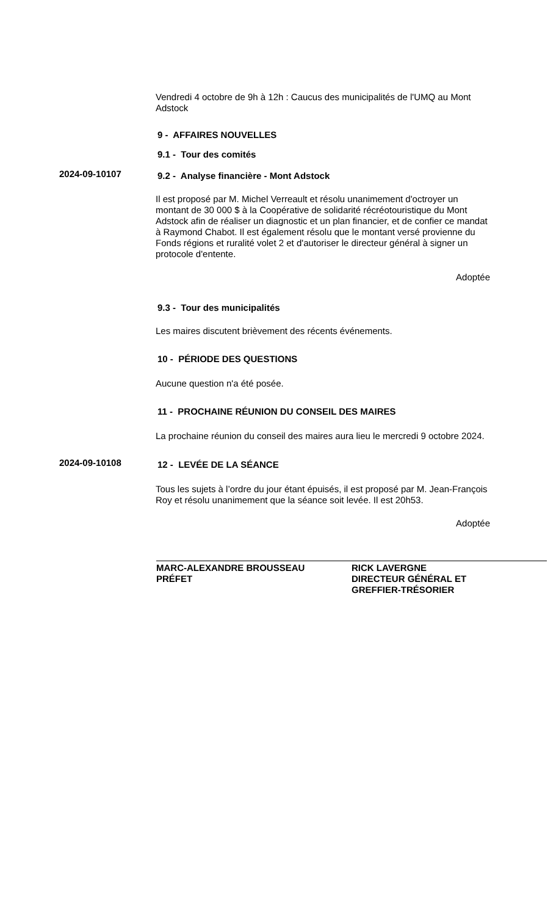Vendredi 4 octobre de 9h à 12h : Caucus des municipalités de l'UMQ au Mont Adstock
9 - AFFAIRES NOUVELLES
9.1 - Tour des comités
2024-09-10107
9.2 - Analyse financière - Mont Adstock
Il est proposé par M. Michel Verreault et résolu unanimement d'octroyer un montant de 30 000 $ à la Coopérative de solidarité récréotouristique du Mont Adstock afin de réaliser un diagnostic et un plan financier, et de confier ce mandat à Raymond Chabot. Il est également résolu que le montant versé provienne du Fonds régions et ruralité volet 2 et d'autoriser le directeur général à signer un protocole d'entente.
Adoptée
9.3 - Tour des municipalités
Les maires discutent brièvement des récents événements.
10 - PÉRIODE DES QUESTIONS
Aucune question n'a été posée.
11 - PROCHAINE RÉUNION DU CONSEIL DES MAIRES
La prochaine réunion du conseil des maires aura lieu le mercredi 9 octobre 2024.
2024-09-10108
12 - LEVÉE DE LA SÉANCE
Tous les sujets à l’ordre du jour étant épuisés, il est proposé par M. Jean-François Roy et résolu unanimement que la séance soit levée. Il est 20h53.
Adoptée
MARC-ALEXANDRE BROUSSEAU
PRÉFET
RICK LAVERGNE
DIRECTEUR GÉNÉRAL ET
GREFFIER-TRÉSORIER